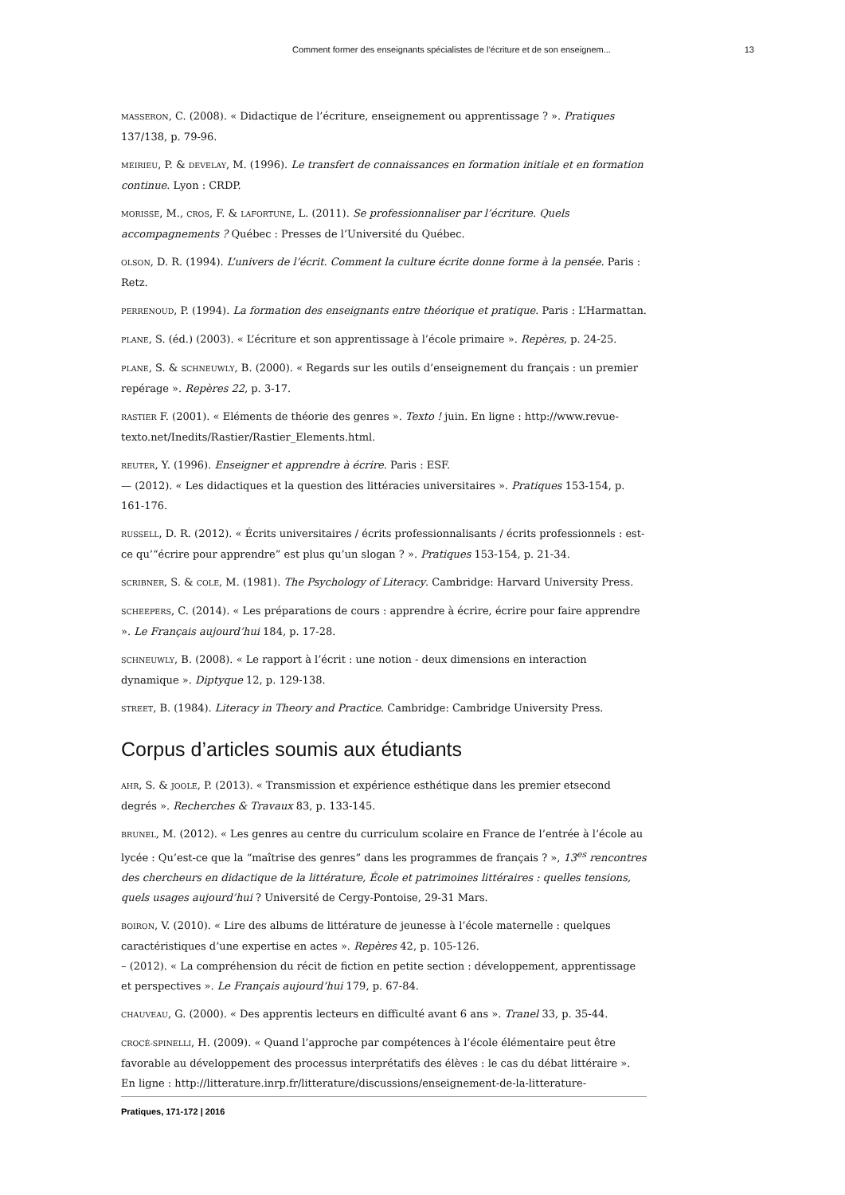Comment former des enseignants spécialistes de l’écriture et de son enseignem... 13
MASSERON, C. (2008). « Didactique de l’écriture, enseignement ou apprentissage ? ». Pratiques 137/138, p. 79-96.
MEIRIEU, P. & DEVELAY, M. (1996). Le transfert de connaissances en formation initiale et en formation continue. Lyon : CRDP.
MORISSE, M., CROS, F. & LAFORTUNE, L. (2011). Se professionnaliser par l’écriture. Quels accompagnements ? Québec : Presses de l’Université du Québec.
OLSON, D. R. (1994). L’univers de l’écrit. Comment la culture écrite donne forme à la pensée. Paris : Retz.
PERRENOUD, P. (1994). La formation des enseignants entre théorique et pratique. Paris : L’Harmattan.
PLANE, S. (éd.) (2003). « L’écriture et son apprentissage à l’école primaire ». Repères, p. 24-25.
PLANE, S. & SCHNEUWLY, B. (2000). « Regards sur les outils d’enseignement du français : un premier repérage ». Repères 22, p. 3-17.
RASTIER F. (2001). « Eléments de théorie des genres ». Texto ! juin. En ligne : http://www.revue-texto.net/Inedits/Rastier/Rastier_Elements.html.
REUTER, Y. (1996). Enseigner et apprendre à écrire. Paris : ESF.
— (2012). « Les didactiques et la question des littéracies universitaires ». Pratiques 153-154, p. 161-176.
RUSSELL, D. R. (2012). « Écrits universitaires / écrits professionnalisants / écrits professionnels : est-ce qu’“écrire pour apprendre” est plus qu’un slogan ? ». Pratiques 153-154, p. 21-34.
SCRIBNER, S. & COLE, M. (1981). The Psychology of Literacy. Cambridge: Harvard University Press.
SCHEEPERS, C. (2014). « Les préparations de cours : apprendre à écrire, écrire pour faire apprendre ». Le Français aujourd’hui 184, p. 17-28.
SCHNEUWLY, B. (2008). « Le rapport à l’écrit : une notion - deux dimensions en interaction dynamique ». Diptyque 12, p. 129-138.
STREET, B. (1984). Literacy in Theory and Practice. Cambridge: Cambridge University Press.
Corpus d’articles soumis aux étudiants
AHR, S. & JOOLE, P. (2013). « Transmission et expérience esthétique dans les premier etsecond degrés ». Recherches & Travaux 83, p. 133-145.
BRUNEL, M. (2012). « Les genres au centre du curriculum scolaire en France de l’entrée à l’école au lycée : Qu’est-ce que la “maîtrise des genres” dans les programmes de français ? », 13<sup>es</sup> rencontres des chercheurs en didactique de la littérature, École et patrimoines littéraires : quelles tensions, quels usages aujourd’hui ? Université de Cergy-Pontoise, 29-31 Mars.
BOIRON, V. (2010). « Lire des albums de littérature de jeunesse à l’école maternelle : quelques caractéristiques d’une expertise en actes ». Repères 42, p. 105-126.
– (2012). « La compréhension du récit de fiction en petite section : développement, apprentissage et perspectives ». Le Français aujourd’hui 179, p. 67-84.
CHAUVEAU, G. (2000). « Des apprentis lecteurs en difficulté avant 6 ans ». Tranel 33, p. 35-44.
CROCÉ-SPINELLI, H. (2009). « Quand l’approche par compétences à l’école élémentaire peut être favorable au développement des processus interprétatifs des élèves : le cas du débat littéraire ». En ligne : http://litterature.inrp.fr/litterature/discussions/enseignement-de-la-litterature-
Pratiques, 171-172 | 2016